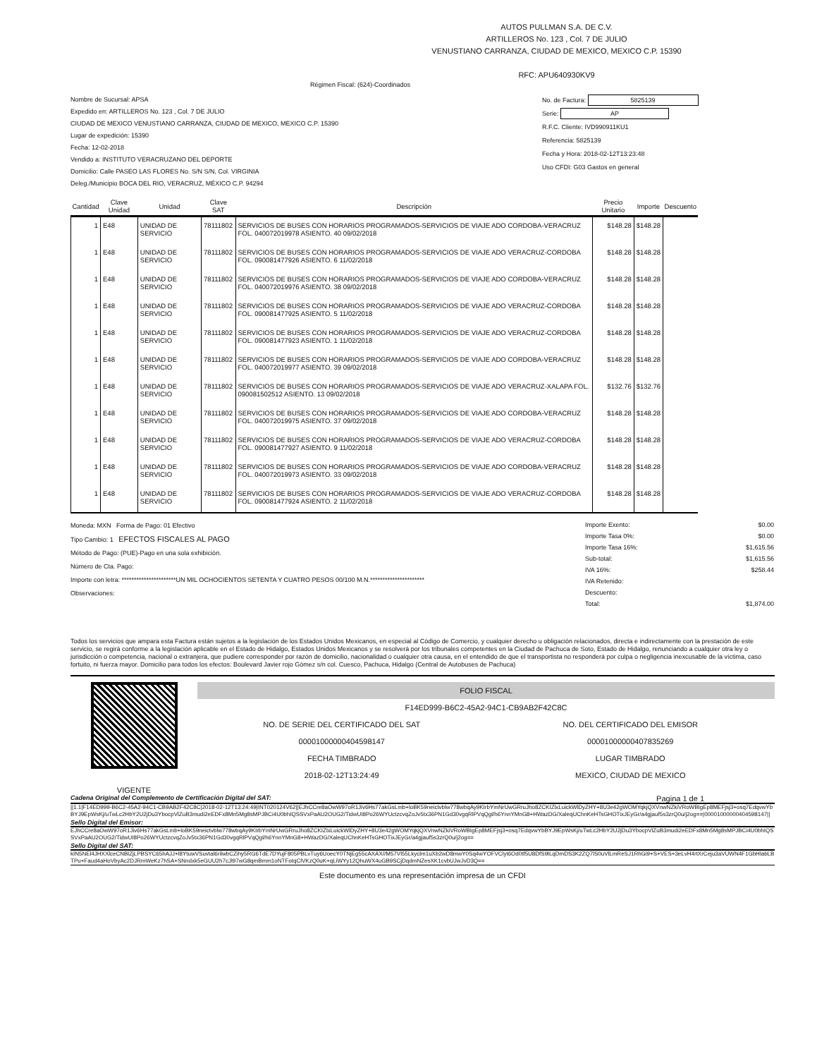AUTOS PULLMAN S.A. DE C.V.
ARTILLEROS No. 123 , Col. 7 DE JULIO
VENUSTIANO CARRANZA, CIUDAD DE MEXICO, MEXICO C.P. 15390
RFC: APU640930KV9
Régimen Fiscal: (624)-Coordinados
Nombre de Sucursal: APSA
Expedido en: ARTILLEROS No. 123 , Col. 7 DE JULIO
CIUDAD DE MEXICO VENUSTIANO CARRANZA, CIUDAD DE MEXICO, MEXICO C.P. 15390
Lugar de expedición: 15390
Fecha: 12-02-2018
Vendido a: INSTITUTO VERACRUZANO DEL DEPORTE
Domicilio: Calle PASEO LAS FLORES No. S/N S/N, Col. VIRGINIA
Deleg./Municipio BOCA DEL RIO, VERACRUZ, MÉXICO C.P. 94294
No. de Factura: 5825139
Serie: AP
R.F.C. Cliente: IVD990911KU1
Referencia: 5825139
Fecha y Hora: 2018-02-12T13:23:48
Uso CFDI: G03 Gastos en general
| Cantidad | Clave Unidad | Unidad | Clave SAT | Descripción | Precio Unitario | Importe | Descuento |
| --- | --- | --- | --- | --- | --- | --- | --- |
| 1 | E48 | UNIDAD DE SERVICIO | 78111802 | SERVICIOS DE BUSES CON HORARIOS PROGRAMADOS-SERVICIOS DE VIAJE ADO CORDOBA-VERACRUZ FOL. 040072019978 ASIENTO. 40 09/02/2018 | $148.28 | $148.28 | |
| 1 | E48 | UNIDAD DE SERVICIO | 78111802 | SERVICIOS DE BUSES CON HORARIOS PROGRAMADOS-SERVICIOS DE VIAJE ADO VERACRUZ-CORDOBA FOL. 090081477926 ASIENTO. 6 11/02/2018 | $148.28 | $148.28 | |
| 1 | E48 | UNIDAD DE SERVICIO | 78111802 | SERVICIOS DE BUSES CON HORARIOS PROGRAMADOS-SERVICIOS DE VIAJE ADO CORDOBA-VERACRUZ FOL. 040072019976 ASIENTO. 38 09/02/2018 | $148.28 | $148.28 | |
| 1 | E48 | UNIDAD DE SERVICIO | 78111802 | SERVICIOS DE BUSES CON HORARIOS PROGRAMADOS-SERVICIOS DE VIAJE ADO VERACRUZ-CORDOBA FOL. 090081477925 ASIENTO. 5 11/02/2018 | $148.28 | $148.28 | |
| 1 | E48 | UNIDAD DE SERVICIO | 78111802 | SERVICIOS DE BUSES CON HORARIOS PROGRAMADOS-SERVICIOS DE VIAJE ADO VERACRUZ-CORDOBA FOL. 090081477923 ASIENTO. 1 11/02/2018 | $148.28 | $148.28 | |
| 1 | E48 | UNIDAD DE SERVICIO | 78111802 | SERVICIOS DE BUSES CON HORARIOS PROGRAMADOS-SERVICIOS DE VIAJE ADO CORDOBA-VERACRUZ FOL. 040072019977 ASIENTO. 39 09/02/2018 | $148.28 | $148.28 | |
| 1 | E48 | UNIDAD DE SERVICIO | 78111802 | SERVICIOS DE BUSES CON HORARIOS PROGRAMADOS-SERVICIOS DE VIAJE ADO VERACRUZ-XALAPA FOL. 090081502512 ASIENTO. 13 09/02/2018 | $132.76 | $132.76 | |
| 1 | E48 | UNIDAD DE SERVICIO | 78111802 | SERVICIOS DE BUSES CON HORARIOS PROGRAMADOS-SERVICIOS DE VIAJE ADO CORDOBA-VERACRUZ FOL. 040072019975 ASIENTO. 37 09/02/2018 | $148.28 | $148.28 | |
| 1 | E48 | UNIDAD DE SERVICIO | 78111802 | SERVICIOS DE BUSES CON HORARIOS PROGRAMADOS-SERVICIOS DE VIAJE ADO VERACRUZ-CORDOBA FOL. 090081477927 ASIENTO. 9 11/02/2018 | $148.28 | $148.28 | |
| 1 | E48 | UNIDAD DE SERVICIO | 78111802 | SERVICIOS DE BUSES CON HORARIOS PROGRAMADOS-SERVICIOS DE VIAJE ADO CORDOBA-VERACRUZ FOL. 040072019973 ASIENTO. 33 09/02/2018 | $148.28 | $148.28 | |
| 1 | E48 | UNIDAD DE SERVICIO | 78111802 | SERVICIOS DE BUSES CON HORARIOS PROGRAMADOS-SERVICIOS DE VIAJE ADO VERACRUZ-CORDOBA FOL. 090081477924 ASIENTO. 2 11/02/2018 | $148.28 | $148.28 | |
Moneda: MXN Forma de Pago: 01 Efectivo
Tipo Cambio: 1 EFECTOS FISCALES AL PAGO
Método de Pago: (PUE)-Pago en una sola exhibición.
Número de Cta. Pago:
Importe con letra: **********************UN MIL OCHOCIENTOS SETENTA Y CUATRO PESOS 00/100 M.N.**********************
Observaciones:
| Importe Exento: | $0.00 |
| Importe Tasa 0%: | $0.00 |
| Importe Tasa 16%: | $1,615.56 |
| Sub-total: | $1,615.56 |
| IVA 16%: | $258.44 |
| IVA Retenido: | |
| Descuento: | |
| Total: | $1,874.00 |
Todos los servicios que ampara esta Factura están sujetos a la legislación de los Estados Unidos Mexicanos, en especial al Código de Comercio, y cualquier derecho u obligación relacionados, directa e indirectamente con la prestación de este servicio, se regirá conforme a la legislación aplicable en el Estado de Hidalgo, Estados Unidos Mexicanos y se resolverá por los tribunales competentes en la Ciudad de Pachuca de Soto, Estado de Hidalgo, renunciando a cualquier otra ley o jurisdicción o competencia, nacional o extranjera, que pudiere corresponder por razón de domicilio, nacionalidad o cualquier otra causa, en el entendido de que el transportista no responderá por culpa o negligencia inexcusable de la víctima, caso fortuito, ni fuerza mayor. Domicilio para todos los efectos: Boulevard Javier rojo Gómez s/n col. Cuesco, Pachuca, Hidalgo (Central de Autobuses de Pachuca)
VIGENTE
FOLIO FISCAL
F14ED999-B6C2-45A2-94C1-CB9AB2F42C8C
NO. DE SERIE DEL CERTIFICADO DEL SAT
00001000000404598147
NO. DEL CERTIFICADO DEL EMISOR
00001000000407835269
FECHA TIMBRADO
2018-02-12T13:24:49
LUGAR TIMBRADO
MEXICO, CIUDAD DE MEXICO
Cadena Original del Complemento de Certificación Digital del SAT: Pagina 1 de 1
||1.1|F14ED999-B6C2-45A2-94C1-CB9AB2F42C8C|2018-02-12T13:24:49|INT020124V62||EJhCCre8aOwW97oR1Jiv6Hs77akGsLmb+loBK59neictvblw778wbqAy9KIrbYmNrUwGRruJho8ZCKIZlxLuickWlDyZHY+8U3e42gWOMYqkjQXVnwNZkiVRoWBIgEp8MEFjsj3+osq7EdqvwYbBYJ9EpWsKj/uTwLc2HbY2U2jDu3YbocpVlZuB3mudi2eEDFx8Mn5Mg8sMPJBCi4U0bhIQSSVxPaAU2OUG2/TidwUI8Po26WYUctzcvqZoJv5tx36PN1Gd30vgqRlPVqQgl/h6YnnYMnG8+HWazDG/XaleqUChnKeHTsGHOTixJEyGr/a4gjauf5s3zrQ0u/j2og==|00001000000404598147||
Sello Digital del Emisor:
EJhCCre8aOwW97oR1Jiv6Hs77akGsLmb+loBK59neictvblw778wbqAy9KIrbYmNrUwGRruJho8ZCKIZlxLuickWlDyZHY+8U3e42gWOMYqkjQXVnwNZkiVRoWBIgEp8MEFjsj3+osq7EdqvwYbBYJ9EpWsKj/uTwLc2HbY2U2jDu3YbocpVlZuB3mudi2eEDFx8Mn5Mg8sMPJBCi4U0bhIQSSVxPaAU2OUG2/TidwUI8Po26WYUctzcvqZoJv5tx36PN1Gd30vgqRlPVqQgl/h6YnnYMnG8+HWazDG/XaleqUChnKeHTsGHOTixJEyGr/a4gjauf5s3zrQ0u/j2og==
Sello Digital del SAT:
kIN5NEl4JHXXlceCNBlZjLPBSYC65hAJJ+l8YtuwVSuvtal6rilwbCZihy5RG6TdE7DYujF805PBLvTuy6UoecY0TNjEg55cAXAX//M57Vl55Lkyclm1uXb2wD8mwY0Sq4wYOFVClyt6Od0tf5U8DfS9lLqDmDS3K2ZQ7lS0uVlLmReSJ1RhGi9+S+VES+3eLvH4rtXrCeju3aVUWN4F1GbHlabLBTPu+Faud4aHoVbyAc2DJRmWeKz7hSA+SNndxk5eGUU2h7cJl97wG8qmBmm1oNTFotqClVKzQ0uK+qLiWYy12QhuWX4uGB9SCjDqdmNZesXK1cvbUJwJvD3Q==
Este documento es una representación impresa de un CFDI